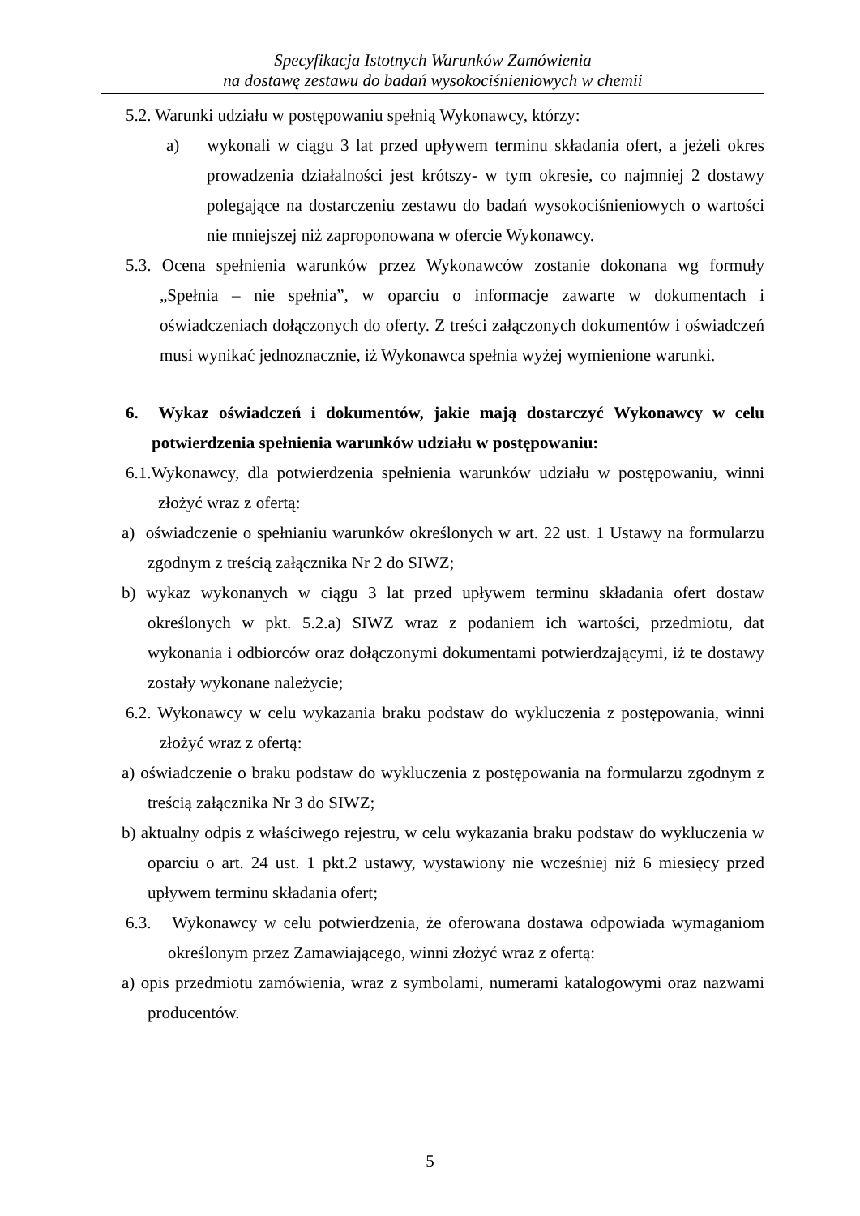Specyfikacja Istotnych Warunków Zamówienia
na dostawę zestawu do badań wysokociśnieniowych w chemii
5.2. Warunki udziału w postępowaniu spełnią Wykonawcy, którzy:
a) wykonali w ciągu 3 lat przed upływem terminu składania ofert, a jeżeli okres prowadzenia działalności jest krótszy- w tym okresie, co najmniej 2 dostawy polegające na dostarczeniu zestawu do badań wysokociśnieniowych o wartości nie mniejszej niż zaproponowana w ofercie Wykonawcy.
5.3. Ocena spełnienia warunków przez Wykonawców zostanie dokonana wg formuły „Spełnia – nie spełnia”, w oparciu o informacje zawarte w dokumentach i oświadczeniach dołączonych do oferty. Z treści załączonych dokumentów i oświadczeń musi wynikać jednoznacznie, iż Wykonawca spełnia wyżej wymienione warunki.
6. Wykaz oświadczeń i dokumentów, jakie mają dostarczyć Wykonawcy w celu potwierdzenia spełnienia warunków udziału w postępowaniu:
6.1.Wykonawcy, dla potwierdzenia spełnienia warunków udziału w postępowaniu, winni złożyć wraz z ofertą:
a) oświadczenie o spełnianiu warunków określonych w art. 22 ust. 1 Ustawy na formularzu zgodnym z treścią załącznika Nr 2 do SIWZ;
b) wykaz wykonanych w ciągu 3 lat przed upływem terminu składania ofert dostaw określonych w pkt. 5.2.a) SIWZ wraz z podaniem ich wartości, przedmiotu, dat wykonania i odbiorców oraz dołączonymi dokumentami potwierdzającymi, iż te dostawy zostały wykonane należycie;
6.2. Wykonawcy w celu wykazania braku podstaw do wykluczenia z postępowania, winni złożyć wraz z ofertą:
a) oświadczenie o braku podstaw do wykluczenia z postępowania na formularzu zgodnym z treścią załącznika Nr 3 do SIWZ;
b) aktualny odpis z właściwego rejestru, w celu wykazania braku podstaw do wykluczenia w oparciu o art. 24 ust. 1 pkt.2 ustawy, wystawiony nie wcześniej niż 6 miesięcy przed upływem terminu składania ofert;
6.3. Wykonawcy w celu potwierdzenia, że oferowana dostawa odpowiada wymaganiom określonym przez Zamawiającego, winni złożyć wraz z ofertą:
a) opis przedmiotu zamówienia, wraz z symbolami, numerami katalogowymi oraz nazwami producentów.
5